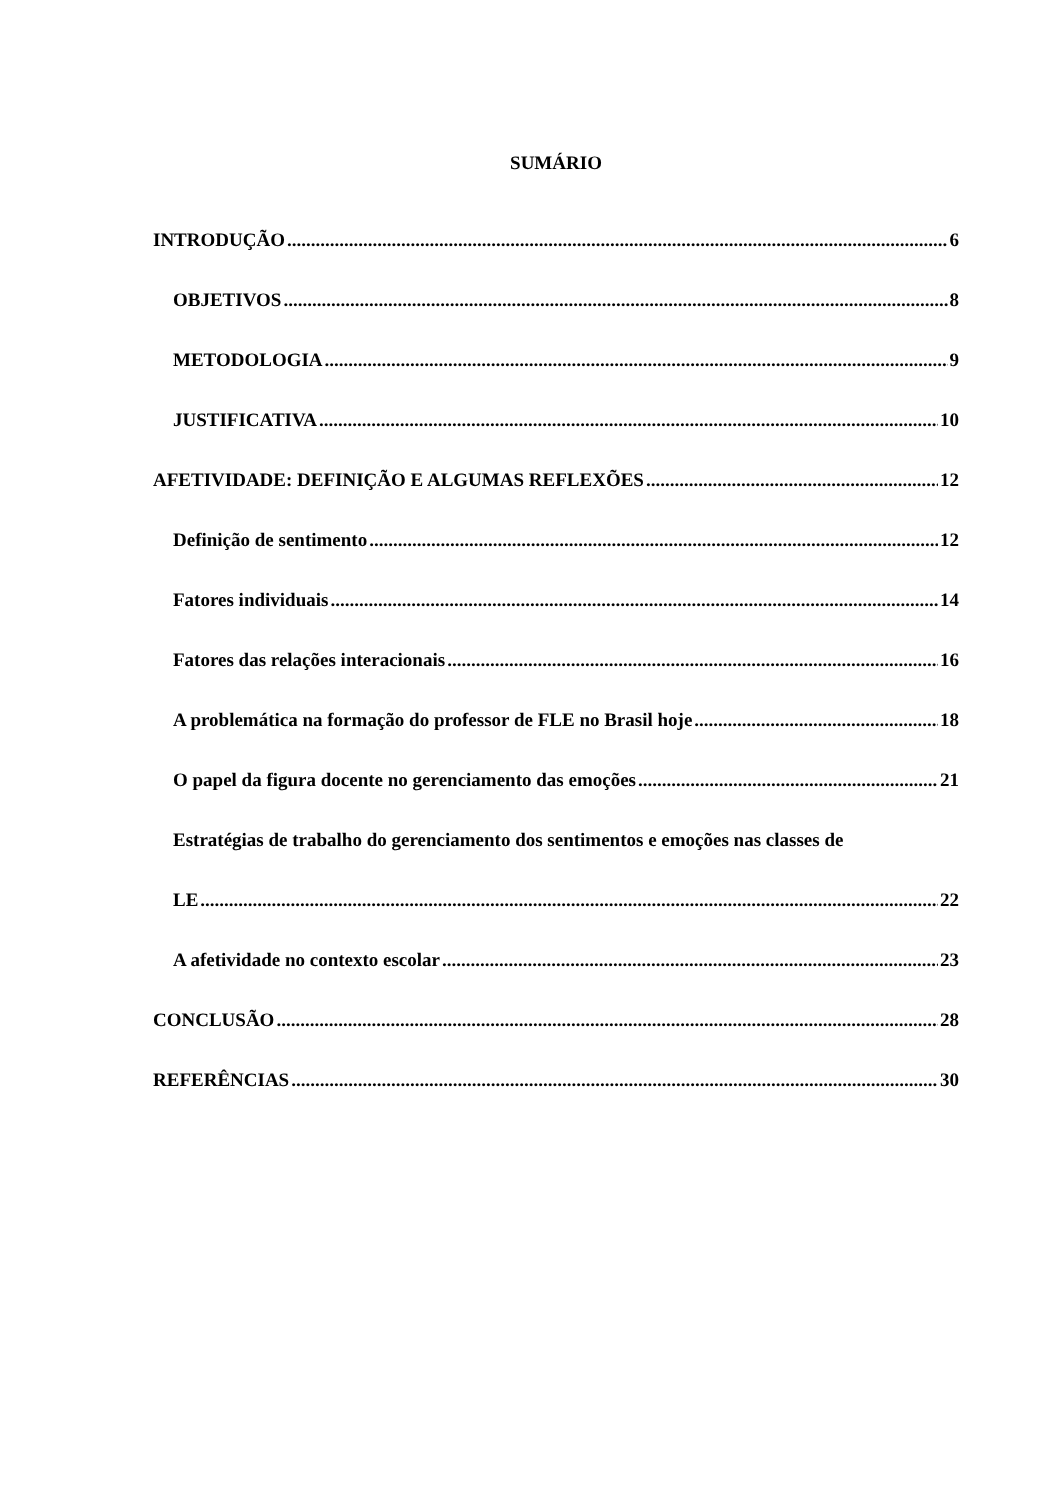SUMÁRIO
INTRODUÇÃO 6
OBJETIVOS 8
METODOLOGIA 9
JUSTIFICATIVA 10
AFETIVIDADE: DEFINIÇÃO E ALGUMAS REFLEXÕES 12
Definição de sentimento 12
Fatores individuais 14
Fatores das relações interacionais 16
A problemática na formação do professor de FLE no Brasil hoje 18
O papel da figura docente no gerenciamento das emoções 21
Estratégias de trabalho do gerenciamento dos sentimentos e emoções nas classes de
LE 22
A afetividade no contexto escolar 23
CONCLUSÃO 28
REFERÊNCIAS 30